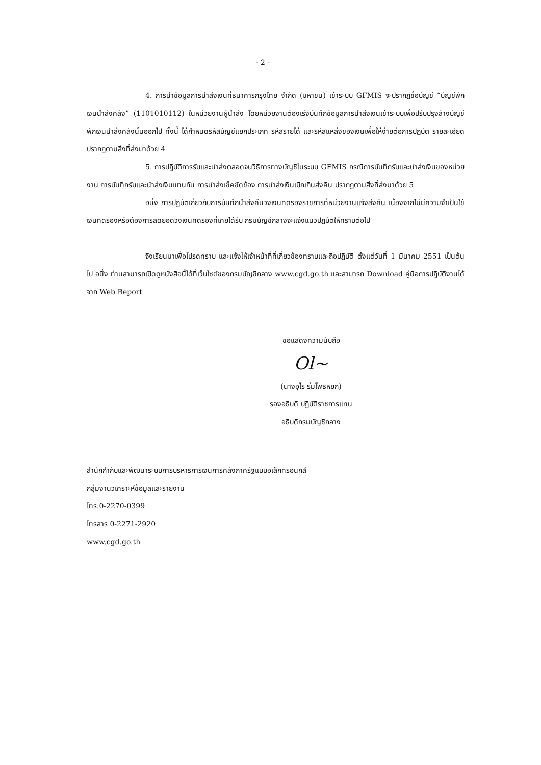- 2 -
4. การนำข้อมูลการนำส่งเงินที่ธนาคารกรุงไทย จำกัด (มหาชน) เข้าระบบ GFMIS จะปรากฏชื่อบัญชี “บัญชีพักเงินนำส่งคลัง” (1101010112) ในหน่วยงานผู้นำส่ง โดยหน่วยงานต้องเร่งบันทึกข้อมูลการนำส่งเงินเข้าระบบเพื่อปรับปรุงล้างบัญชีพักเงินนำส่งคลังนั้นออกไป ทั้งนี้ ได้กำหนดรหัสบัญชีแยกประเภท รหัสรายได้ และรหัสแหล่งของเงินเพื่อให้ง่ายต่อการปฏิบัติ รายละเอียดปรากฏตามสิ่งที่ส่งมาด้วย 4
5. การปฏิบัติการรับและนำส่งตลอดจนวิธีการทางบัญชีในระบบ GFMIS กรณีการบันทึกรับและนำส่งเงินของหน่วยงาน การบันทึกรับและนำส่งเงินแทนกัน การนำส่งเช็คขัดข้อง การนำส่งเงินเบิกเกินส่งคืน ปรากฏตามสิ่งที่ส่งมาด้วย 5
อนึ่ง การปฏิบัติเกี่ยวกับการบันทึกนำส่งคืนวงเงินทดรองราชการที่หน่วยงานแจ้งส่งคืน เนื่องจากไม่มีความจำเป็นใช้เงินทดรองหรือต้องการลดยอดวงเงินทดรองที่เคยได้รับ กรมบัญชีกลางจะแจ้งแนวปฏิบัติให้ทราบต่อไป
จึงเรียนมาเพื่อโปรดทราบ และแจ้งให้เจ้าหน้าที่ที่เกี่ยวข้องทราบและถือปฏิบัติ ตั้งแต่วันที่ 1 มีนาคม 2551 เป็นต้นไป อนึ่ง ท่านสามารถเปิดดูหนังสือนี้ได้ที่เว็บไซต์ของกรมบัญชีกลาง www.cgd.go.th และสามารถ Download คู่มือการปฏิบัติงานได้จาก Web Report
ขอแสดงความนับถือ
Ol~
(นางอุไร ร่มโพธิหยก)
รองอธิบดี ปฏิบัติราชการแทน
อธิบดีกรมบัญชีกลาง
สำนักกำกับและพัฒนาระบบการบริหารการเงินการคลังภาครัฐแบบอิเล็กทรอนิกส์
กลุ่มงานวิเคราะห์ข้อมูลและรายงาน
โทร.0-2270-0399
โทรสาร 0-2271-2920
www.cgd.go.th